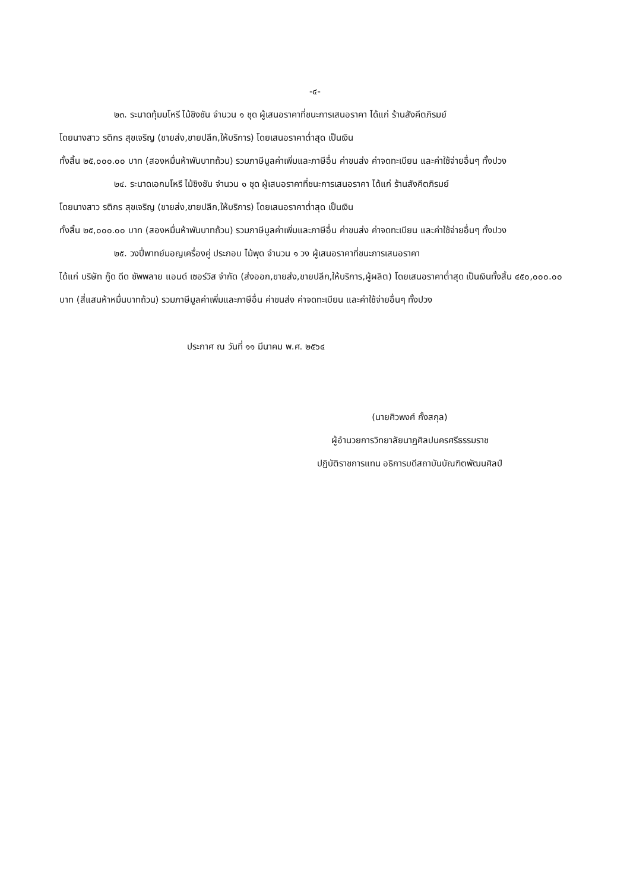-๔-
๒๓. ระนาดทุ้มมโหรี ไม้ชิงชัน จำนวน ๑ ชุด ผู้เสนอราคาที่ชนะการเสนอราคา ได้แก่ ร้านสังคีตภิรมย์
โดยนางสาว รติกร สุขเจริญ (ขายส่ง,ขายปลีก,ให้บริการ) โดยเสนอราคาต่ำสุด เป็นเงิน
ทั้งสิ้น ๒๕,๐๐๐.๐๐ บาท (สองหมื่นห้าพันบาทถ้วน) รวมภาษีมูลค่าเพิ่มและภาษีอื่น ค่าขนส่ง ค่าจดทะเบียน และค่าใช้จ่ายอื่นๆ ทั้งปวง
๒๔. ระนาดเอกมโหรี ไม้ชิงชัน จำนวน ๑ ชุด ผู้เสนอราคาที่ชนะการเสนอราคา ได้แก่ ร้านสังคีตภิรมย์
โดยนางสาว รติกร สุขเจริญ (ขายส่ง,ขายปลีก,ให้บริการ) โดยเสนอราคาต่ำสุด เป็นเงิน
ทั้งสิ้น ๒๕,๐๐๐.๐๐ บาท (สองหมื่นห้าพันบาทถ้วน) รวมภาษีมูลค่าเพิ่มและภาษีอื่น ค่าขนส่ง ค่าจดทะเบียน และค่าใช้จ่ายอื่นๆ ทั้งปวง
๒๕. วงปี่พาทย์มอญเครื่องคู่ ประกอบ ไม้พุด จำนวน ๑ วง ผู้เสนอราคาที่ชนะการเสนอราคา
ได้แก่ บริษัท กู๊ด ดีด ซัพพลาย แอนด์ เซอร์วิส จำกัด (ส่งออก,ขายส่ง,ขายปลีก,ให้บริการ,ผู้ผลิต) โดยเสนอราคาต่ำสุด เป็นเงินทั้งสิ้น ๔๕๐,๐๐๐.๐๐ บาท (สี่แสนห้าหมื่นบาทถ้วน) รวมภาษีมูลค่าเพิ่มและภาษีอื่น ค่าขนส่ง ค่าจดทะเบียน และค่าใช้จ่ายอื่นๆ ทั้งปวง
ประกาศ ณ วันที่ ๑๑ มีนาคม พ.ศ. ๒๕๖๔
(นายศิวพงศ์ กั้งสกุล)
ผู้อำนวยการวิทยาลัยนาฏศิลปนครศรีธรรมราช
ปฏิบัติราชการแทน อธิการบดีสถาบันบัณฑิตพัฒนศิลป์